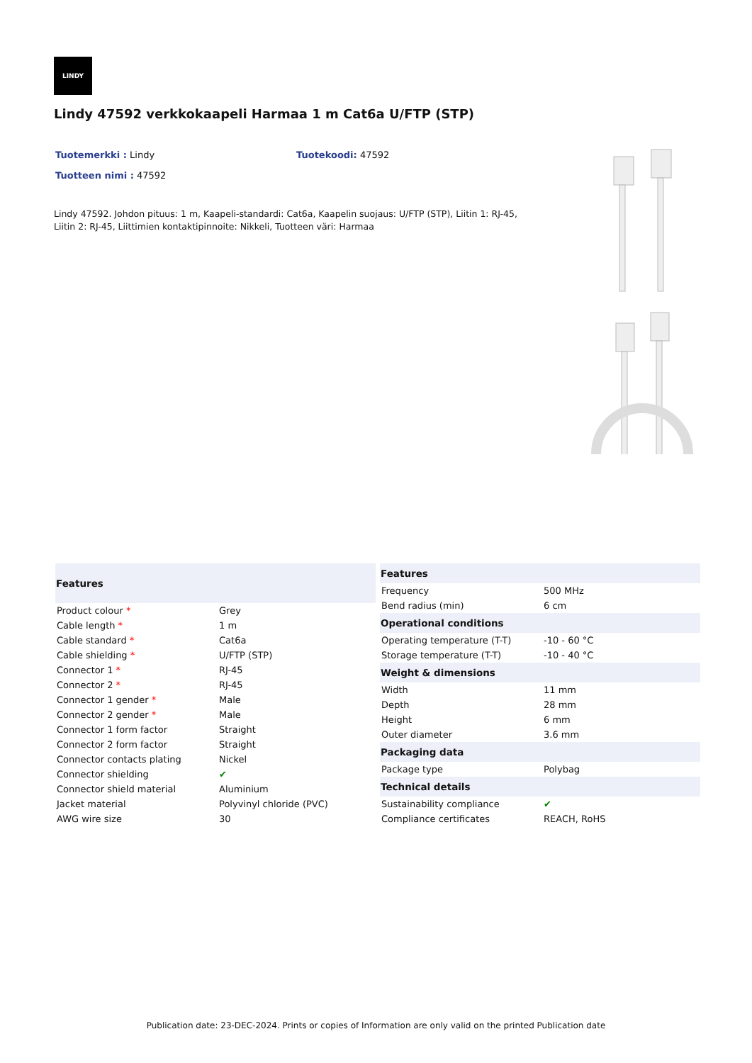LINDY
Lindy 47592 verkkokaapeli Harmaa 1 m Cat6a U/FTP (STP)
Tuotemerkki : Lindy Tuotekoodi: 47592
Tuotteen nimi : 47592
Lindy 47592. Johdon pituus: 1 m, Kaapeli-standardi: Cat6a, Kaapelin suojaus: U/FTP (STP), Liitin 1: RJ-45, Liitin 2: RJ-45, Liittimien kontaktipinnoite: Nikkeli, Tuotteen väri: Harmaa
| Features | |
| --- | --- |
| Product colour * | Grey |
| Cable length * | 1 m |
| Cable standard * | Cat6a |
| Cable shielding * | U/FTP (STP) |
| Connector 1 * | RJ-45 |
| Connector 2 * | RJ-45 |
| Connector 1 gender * | Male |
| Connector 2 gender * | Male |
| Connector 1 form factor | Straight |
| Connector 2 form factor | Straight |
| Connector contacts plating | Nickel |
| Connector shielding | ✔ |
| Connector shield material | Aluminium |
| Jacket material | Polyvinyl chloride (PVC) |
| AWG wire size | 30 |
| Features | |
| --- | --- |
| Frequency | 500 MHz |
| Bend radius (min) | 6 cm |
| Operational conditions | |
| Operating temperature (T-T) | -10 - 60 °C |
| Storage temperature (T-T) | -10 - 40 °C |
| Weight & dimensions | |
| Width | 11 mm |
| Depth | 28 mm |
| Height | 6 mm |
| Outer diameter | 3.6 mm |
| Packaging data | |
| Package type | Polybag |
| Technical details | |
| Sustainability compliance | ✔ |
| Compliance certificates | REACH, RoHS |
Publication date: 23-DEC-2024. Prints or copies of Information are only valid on the printed Publication date